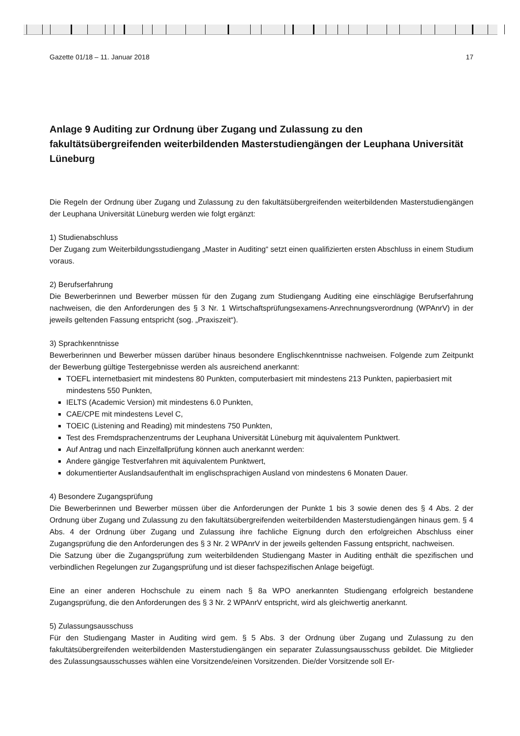Gazette 01/18 – 11. Januar 2018 17
Anlage 9 Auditing zur Ordnung über Zugang und Zulassung zu den fakultätsübergreifenden weiterbildenden Masterstudiengängen der Leuphana Universität Lüneburg
Die Regeln der Ordnung über Zugang und Zulassung zu den fakultätsübergreifenden weiterbildenden Masterstudiengängen der Leuphana Universität Lüneburg werden wie folgt ergänzt:
1) Studienabschluss
Der Zugang zum Weiterbildungsstudiengang „Master in Auditing“ setzt einen qualifizierten ersten Abschluss in einem Studium voraus.
2) Berufserfahrung
Die Bewerberinnen und Bewerber müssen für den Zugang zum Studiengang Auditing eine einschlägige Berufserfahrung nachweisen, die den Anforderungen des § 3 Nr. 1 Wirtschaftsprüfungsexamens-Anrechnungsverordnung (WPAnrV) in der jeweils geltenden Fassung entspricht (sog. „Praxiszeit“).
3) Sprachkenntnisse
Bewerberinnen und Bewerber müssen darüber hinaus besondere Englischkenntnisse nachweisen. Folgende zum Zeitpunkt der Bewerbung gültige Testergebnisse werden als ausreichend anerkannt:
TOEFL internetbasiert mit mindestens 80 Punkten, computerbasiert mit mindestens 213 Punkten, papierbasiert mit mindestens 550 Punkten,
IELTS (Academic Version) mit mindestens 6.0 Punkten,
CAE/CPE mit mindestens Level C,
TOEIC (Listening and Reading) mit mindestens 750 Punkten,
Test des Fremdsprachenzentrums der Leuphana Universität Lüneburg mit äquivalentem Punktwert.
Auf Antrag und nach Einzelfallprüfung können auch anerkannt werden:
Andere gängige Testverfahren mit äquivalentem Punktwert,
dokumentierter Auslandsaufenthalt im englischsprachigen Ausland von mindestens 6 Monaten Dauer.
4) Besondere Zugangsprüfung
Die Bewerberinnen und Bewerber müssen über die Anforderungen der Punkte 1 bis 3 sowie denen des § 4 Abs. 2 der Ordnung über Zugang und Zulassung zu den fakultätsübergreifenden weiterbildenden Masterstudiengängen hinaus gem. § 4 Abs. 4 der Ordnung über Zugang und Zulassung ihre fachliche Eignung durch den erfolgreichen Abschluss einer Zugangsprüfung die den Anforderungen des § 3 Nr. 2 WPAnrV in der jeweils geltenden Fassung entspricht, nachweisen.
Die Satzung über die Zugangsprüfung zum weiterbildenden Studiengang Master in Auditing enthält die spezifischen und verbindlichen Regelungen zur Zugangsprüfung und ist dieser fachspezifischen Anlage beigefügt.
Eine an einer anderen Hochschule zu einem nach § 8a WPO anerkannten Studiengang erfolgreich bestandene Zugangsprüfung, die den Anforderungen des § 3 Nr. 2 WPAnrV entspricht, wird als gleichwertig anerkannt.
5) Zulassungsausschuss
Für den Studiengang Master in Auditing wird gem. § 5 Abs. 3 der Ordnung über Zugang und Zulassung zu den fakultätsübergreifenden weiterbildenden Masterstudiengängen ein separater Zulassungsausschuss gebildet. Die Mitglieder des Zulassungsausschusses wählen eine Vorsitzende/einen Vorsitzenden. Die/der Vorsitzende soll Er-